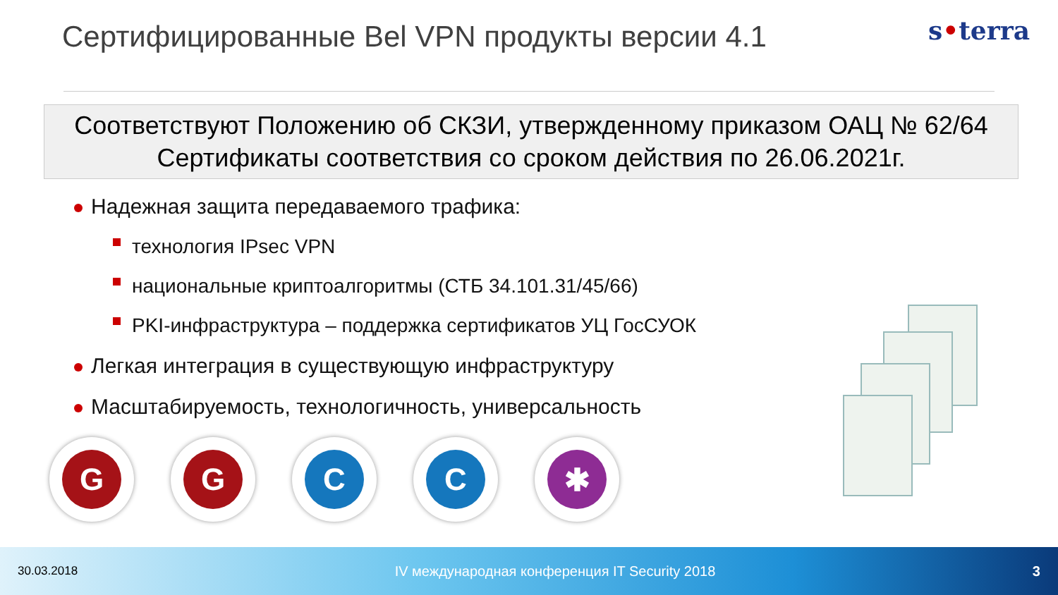Сертифицированные Bel VPN продукты версии 4.1
s•terra
Соответствуют Положению об СКЗИ, утвержденному приказом ОАЦ № 62/64
Сертификаты соответствия со сроком действия по 26.06.2021г.
Надежная защита передаваемого трафика:
технология IPsec VPN
национальные криптоалгоритмы (СТБ 34.101.31/45/66)
PKI-инфраструктура – поддержка сертификатов УЦ ГосСУОК
Легкая интеграция в существующую инфраструктуру
Масштабируемость, технологичность, универсальность
G G C C ✱
30.03.2018 IV международная конференция IT Security 2018 3